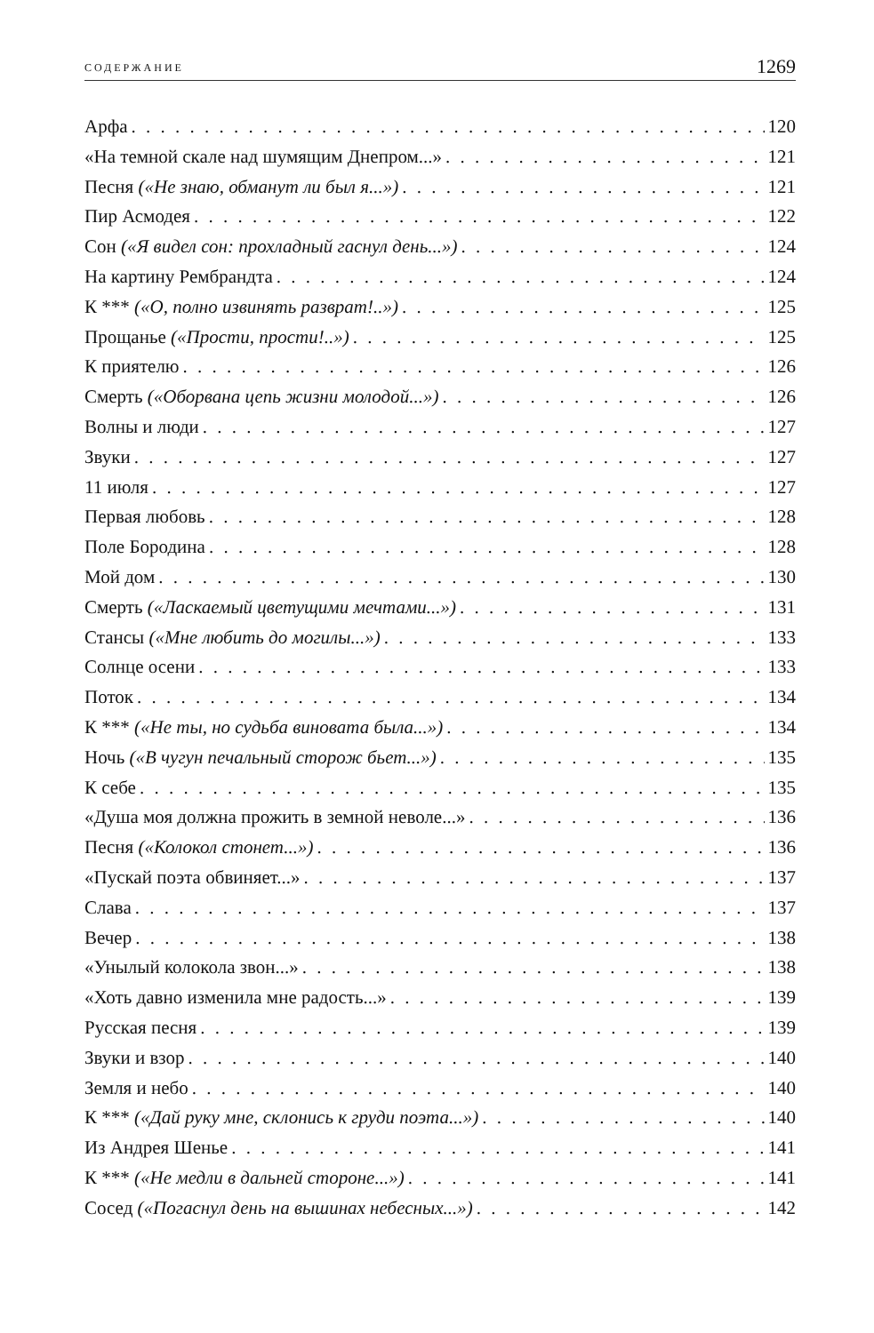СОДЕРЖАНИЕ 1269
Арфа 120
«На темной скале над шумящим Днепром...» 121
Песня («Не знаю, обманут ли был я...») 121
Пир Асмодея 122
Сон («Я видел сон: прохладный гаснул день...») 124
На картину Рембрандта 124
К *** («О, полно извинять разврат!..») 125
Прощанье («Прости, прости!..») 125
К приятелю 126
Смерть («Оборвана цепь жизни молодой...») 126
Волны и люди 127
Звуки 127
11 июля 127
Первая любовь 128
Поле Бородина 128
Мой дом 130
Смерть («Ласкаемый цветущими мечтами...») 131
Стансы («Мне любить до могилы...») 133
Солнце осени 133
Поток 134
К *** («Не ты, но судьба виновата была...») 134
Ночь («В чугун печальный сторож бьет...») 135
К себе 135
«Душа моя должна прожить в земной неволе...» 136
Песня («Колокол стонет...») 136
«Пускай поэта обвиняет...» 137
Слава 137
Вечер 138
«Унылый колокола звон...» 138
«Хоть давно изменила мне радость...» 139
Русская песня 139
Звуки и взор 140
Земля и небо 140
К *** («Дай руку мне, склонись к груди поэта...») 140
Из Андрея Шенье 141
К *** («Не медли в дальней стороне...») 141
Сосед («Погаснул день на вышинах небесных...») 142